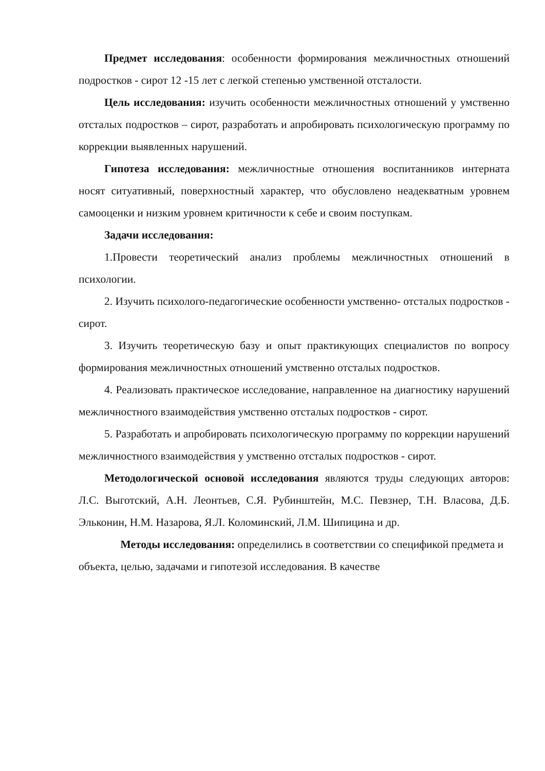Предмет исследования: особенности формирования межличностных отношений подростков - сирот 12 -15 лет с легкой степенью умственной отсталости.
Цель исследования: изучить особенности межличностных отношений у умственно отсталых подростков – сирот, разработать и апробировать психологическую программу по коррекции выявленных нарушений.
Гипотеза исследования: межличностные отношения воспитанников интерната носят ситуативный, поверхностный характер, что обусловлено неадекватным уровнем самооценки и низким уровнем критичности к себе и своим поступкам.
Задачи исследования:
1.Провести теоретический анализ проблемы межличностных отношений в психологии.
2. Изучить психолого-педагогические особенности умственно- отсталых подростков - сирот.
3. Изучить теоретическую базу и опыт практикующих специалистов по вопросу формирования межличностных отношений умственно отсталых подростков.
4. Реализовать практическое исследование, направленное на диагностику нарушений межличностного взаимодействия умственно отсталых подростков - сирот.
5. Разработать и апробировать психологическую программу по коррекции нарушений межличностного взаимодействия у умственно отсталых подростков - сирот.
Методологической основой исследования являются труды следующих авторов: Л.С. Выготский, А.Н. Леонтьев, С.Я. Рубинштейн, М.С. Певзнер, Т.Н. Власова, Д.Б. Эльконин, Н.М. Назарова, Я.Л. Коломинский, Л.М. Шипицина и др.
Методы исследования: определились в соответствии со спецификой предмета и объекта, целью, задачами и гипотезой исследования. В качестве